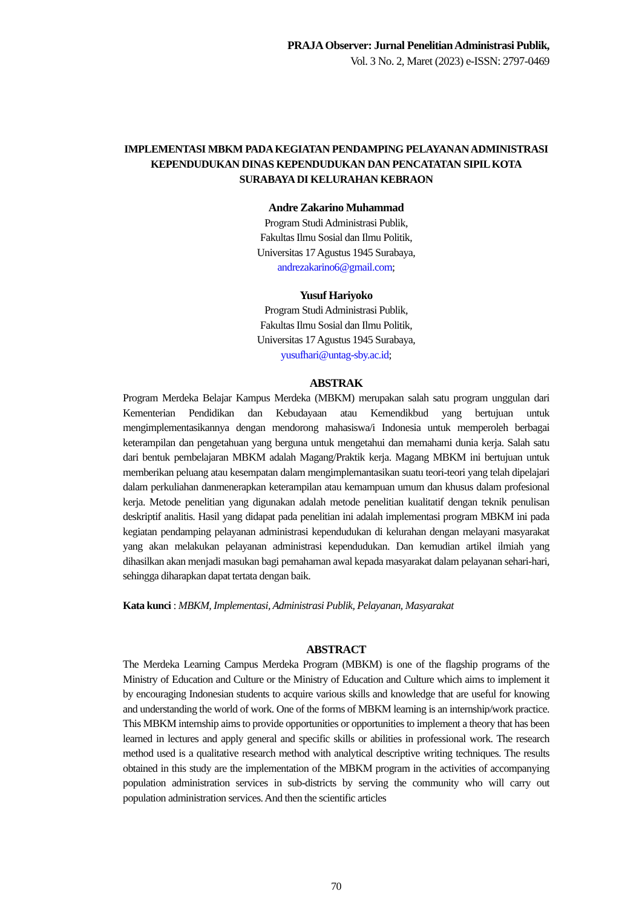PRAJA Observer: Jurnal Penelitian Administrasi Publik,
Vol. 3 No. 2, Maret (2023) e-ISSN: 2797-0469
IMPLEMENTASI MBKM PADA KEGIATAN PENDAMPING PELAYANAN ADMINISTRASI KEPENDUDUKAN DINAS KEPENDUDUKAN DAN PENCATATAN SIPIL KOTA SURABAYA DI KELURAHAN KEBRAON
Andre Zakarino Muhammad
Program Studi Administrasi Publik,
Fakultas Ilmu Sosial dan Ilmu Politik,
Universitas 17 Agustus 1945 Surabaya,
andrezakarino6@gmail.com;
Yusuf Hariyoko
Program Studi Administrasi Publik,
Fakultas Ilmu Sosial dan Ilmu Politik,
Universitas 17 Agustus 1945 Surabaya,
yusufhari@untag-sby.ac.id;
ABSTRAK
Program Merdeka Belajar Kampus Merdeka (MBKM) merupakan salah satu program unggulan dari Kementerian Pendidikan dan Kebudayaan atau Kemendikbud yang bertujuan untuk mengimplementasikannya dengan mendorong mahasiswa/i Indonesia untuk memperoleh berbagai keterampilan dan pengetahuan yang berguna untuk mengetahui dan memahami dunia kerja. Salah satu dari bentuk pembelajaran MBKM adalah Magang/Praktik kerja. Magang MBKM ini bertujuan untuk memberikan peluang atau kesempatan dalam mengimplemantasikan suatu teori-teori yang telah dipelajari dalam perkuliahan danmenerapkan keterampilan atau kemampuan umum dan khusus dalam profesional kerja. Metode penelitian yang digunakan adalah metode penelitian kualitatif dengan teknik penulisan deskriptif analitis. Hasil yang didapat pada penelitian ini adalah implementasi program MBKM ini pada kegiatan pendamping pelayanan administrasi kependudukan di kelurahan dengan melayani masyarakat yang akan melakukan pelayanan administrasi kependudukan. Dan kemudian artikel ilmiah yang dihasilkan akan menjadi masukan bagi pemahaman awal kepada masyarakat dalam pelayanan sehari-hari, sehingga diharapkan dapat tertata dengan baik.
Kata kunci : MBKM, Implementasi, Administrasi Publik, Pelayanan, Masyarakat
ABSTRACT
The Merdeka Learning Campus Merdeka Program (MBKM) is one of the flagship programs of the Ministry of Education and Culture or the Ministry of Education and Culture which aims to implement it by encouraging Indonesian students to acquire various skills and knowledge that are useful for knowing and understanding the world of work. One of the forms of MBKM learning is an internship/work practice. This MBKM internship aims to provide opportunities or opportunities to implement a theory that has been learned in lectures and apply general and specific skills or abilities in professional work. The research method used is a qualitative research method with analytical descriptive writing techniques. The results obtained in this study are the implementation of the MBKM program in the activities of accompanying population administration services in sub-districts by serving the community who will carry out population administration services. And then the scientific articles
70